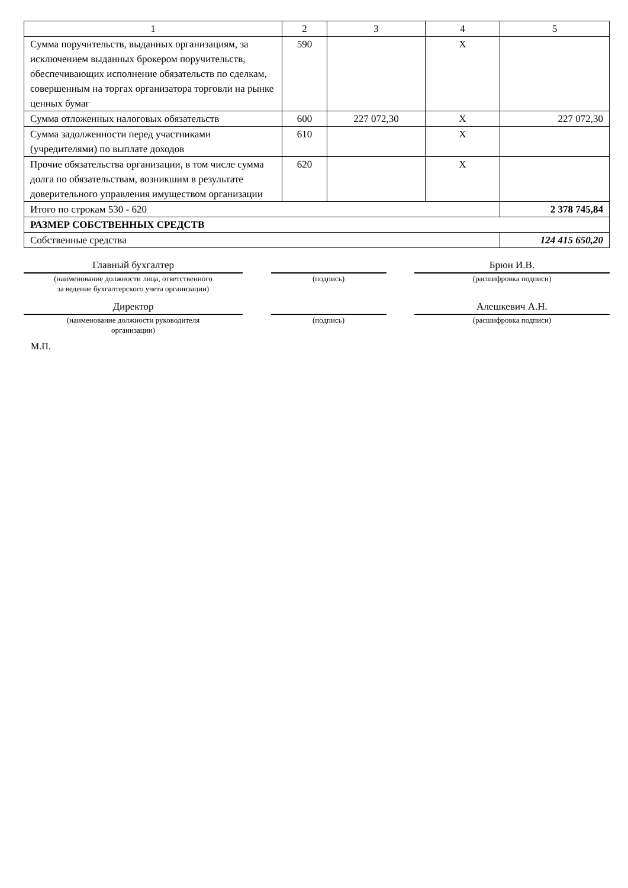| 1 | 2 | 3 | 4 | 5 |
| Сумма поручительств, выданных организациям, за исключением выданных брокером поручительств, обеспечивающих исполнение обязательств по сделкам, совершенным на торгах организатора торговли на рынке ценных бумаг | 590 | | X | |
| Сумма отложенных налоговых обязательств | 600 | 227 072,30 | X | 227 072,30 |
| Сумма задолженности перед участниками (учредителями) по выплате доходов | 610 | | X | |
| Прочие обязательства организации, в том числе сумма долга по обязательствам, возникшим в результате доверительного управления имуществом организации | 620 | | X | |
| Итого по строкам 530 - 620 | | | | 2 378 745,84 |
| РАЗМЕР СОБСТВЕННЫХ СРЕДСТВ | | | | |
| Собственные средства | | | | 124 415 650,20 |
Главный бухгалтер
(наименование должности лица, ответственного
за ведение бухгалтерского учета организации)
(подпись)
Брюн И.В.
(расшифровка подписи)
Директор
(наименование должности руководителя
организации)
(подпись)
Алешкевич А.Н.
(расшифровка подписи)
М.П.